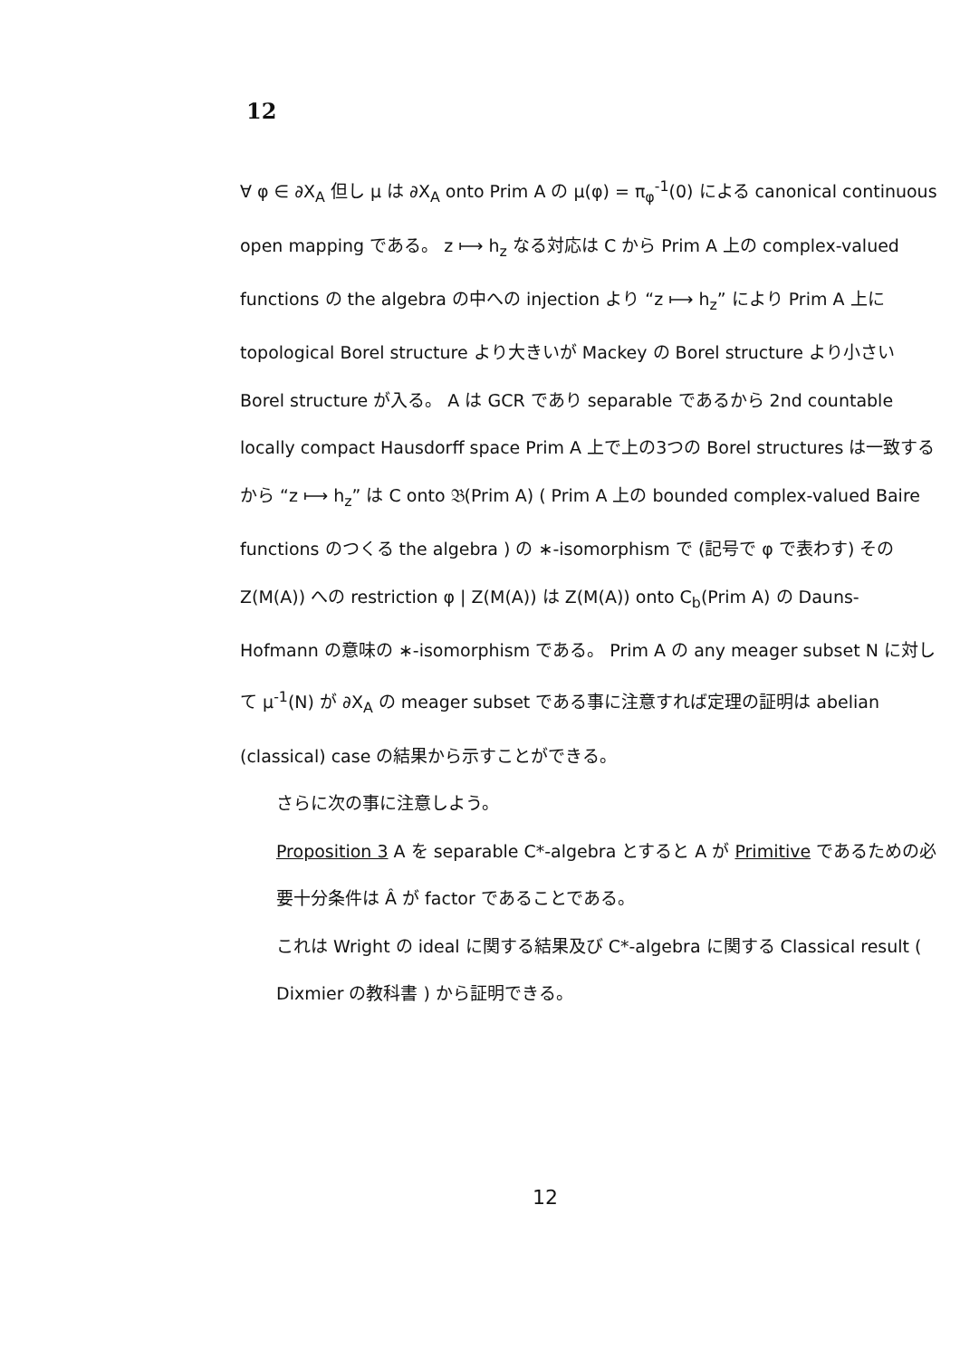12
∀ φ ∈ ∂X<sub>A</sub> 但し μ は ∂X<sub>A</sub> onto Prim A の μ(φ) = π<sub>φ</sub><sup>-1</sup>(0) による canonical continuous open mapping である。 z ⟼ h<sub>z</sub> なる対応は C から Prim A 上の complex-valued functions の the algebra の中への injection より “z ⟼ h<sub>z</sub>” により Prim A 上に topological Borel structure より大きいが Mackey の Borel structure より小さい Borel structure が入る。 A は GCR であり separable であるから 2nd countable locally compact Hausdorff space Prim A 上で上の3つの Borel structures は一致するから “z ⟼ h<sub>z</sub>” は C onto 𝔅(Prim A) ( Prim A 上の bounded complex-valued Baire functions のつくる the algebra ) の ∗-isomorphism で (記号で φ で表わす) その Z(M(A)) への restriction φ | Z(M(A)) は Z(M(A)) onto C<sub>b</sub>(Prim A) の Dauns-Hofmann の意味の ∗-isomorphism である。 Prim A の any meager subset N に対して μ<sup>-1</sup>(N) が ∂X<sub>A</sub> の meager subset である事に注意すれば定理の証明は abelian (classical) case の結果から示すことができる。
さらに次の事に注意しよう。
Proposition 3 A を separable C*-algebra とすると A が Primitive であるための必要十分条件は Â が factor であることである。
これは Wright の ideal に関する結果及び C*-algebra に関する Classical result ( Dixmier の教科書 ) から証明できる。
12